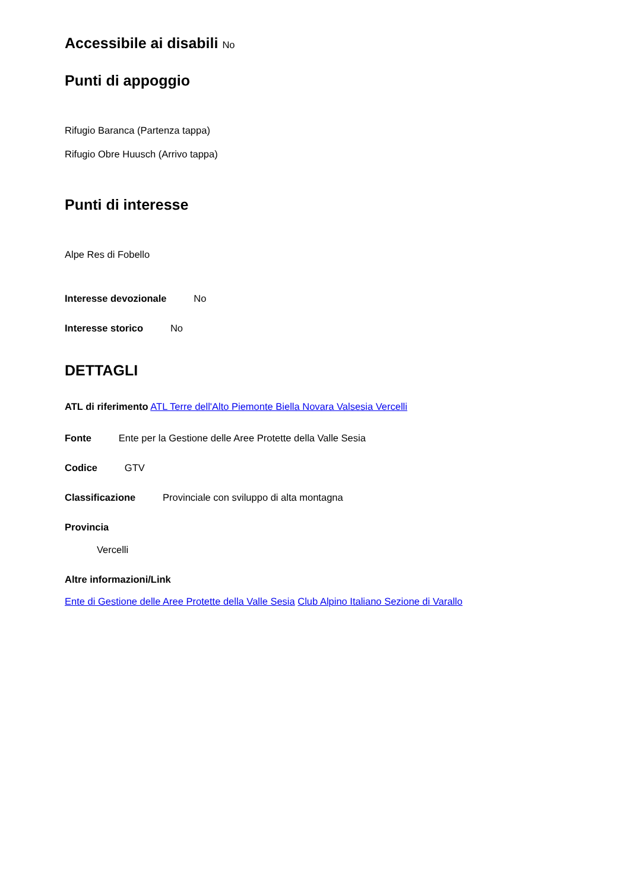Accessibile ai disabili No
Punti di appoggio
Rifugio Baranca (Partenza tappa)
Rifugio Obre Huusch (Arrivo tappa)
Punti di interesse
Alpe Res di Fobello
Interesse devozionale No
Interesse storico No
DETTAGLI
ATL di riferimento ATL Terre dell'Alto Piemonte Biella Novara Valsesia Vercelli
Fonte Ente per la Gestione delle Aree Protette della Valle Sesia
Codice GTV
Classificazione Provinciale con sviluppo di alta montagna
Provincia
Vercelli
Altre informazioni/Link
Ente di Gestione delle Aree Protette della Valle Sesia Club Alpino Italiano Sezione di Varallo